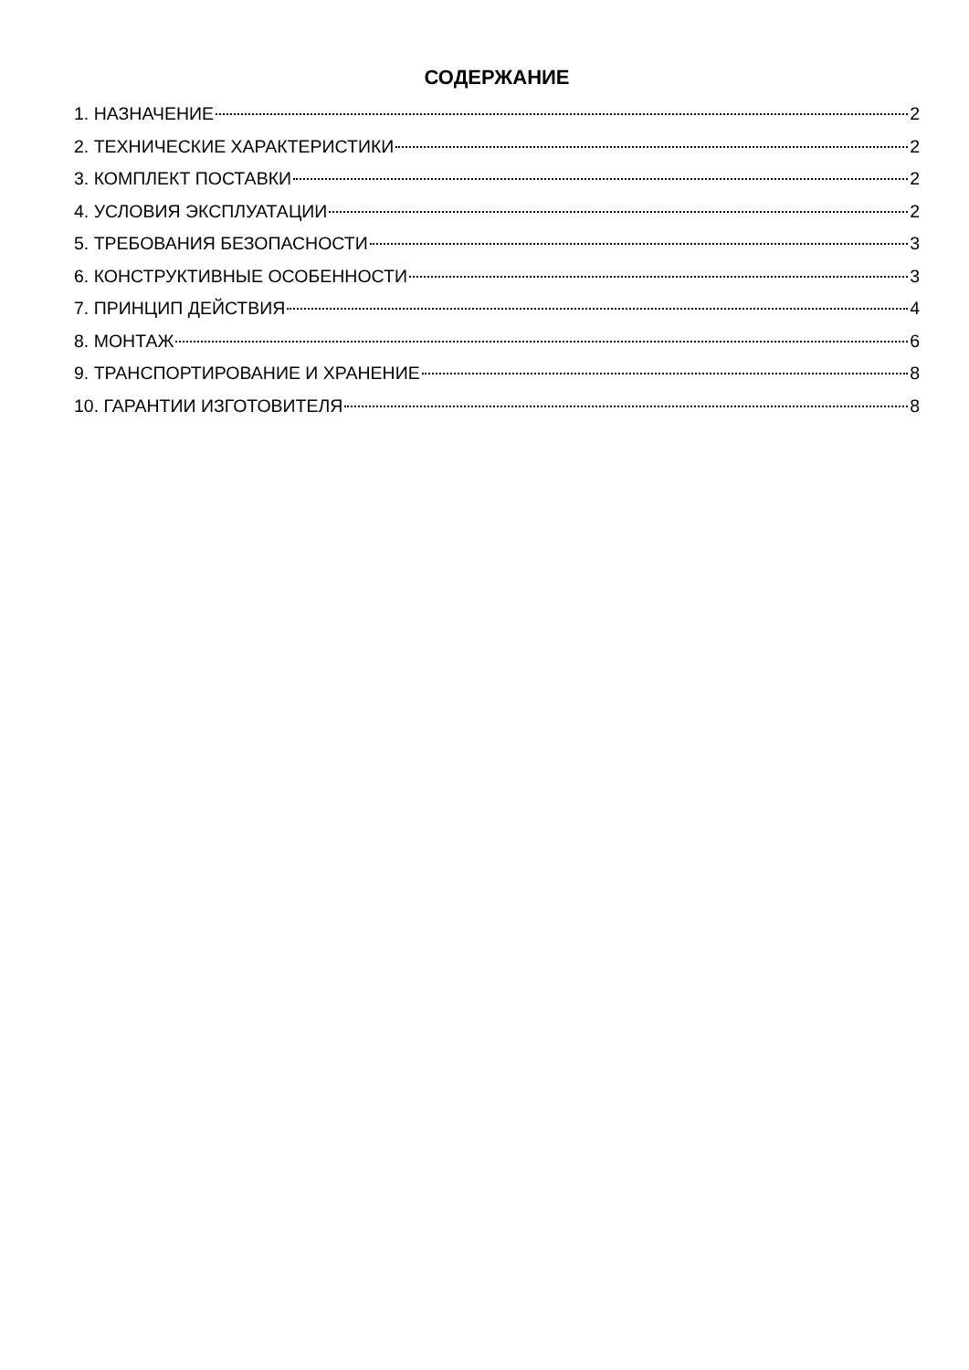СОДЕРЖАНИЕ
1. НАЗНАЧЕНИЕ 2
2. ТЕХНИЧЕСКИЕ ХАРАКТЕРИСТИКИ 2
3. КОМПЛЕКТ ПОСТАВКИ 2
4. УСЛОВИЯ ЭКСПЛУАТАЦИИ 2
5. ТРЕБОВАНИЯ БЕЗОПАСНОСТИ 3
6. КОНСТРУКТИВНЫЕ ОСОБЕННОСТИ 3
7. ПРИНЦИП ДЕЙСТВИЯ 4
8. МОНТАЖ 6
9. ТРАНСПОРТИРОВАНИЕ И ХРАНЕНИЕ 8
10. ГАРАНТИИ ИЗГОТОВИТЕЛЯ 8